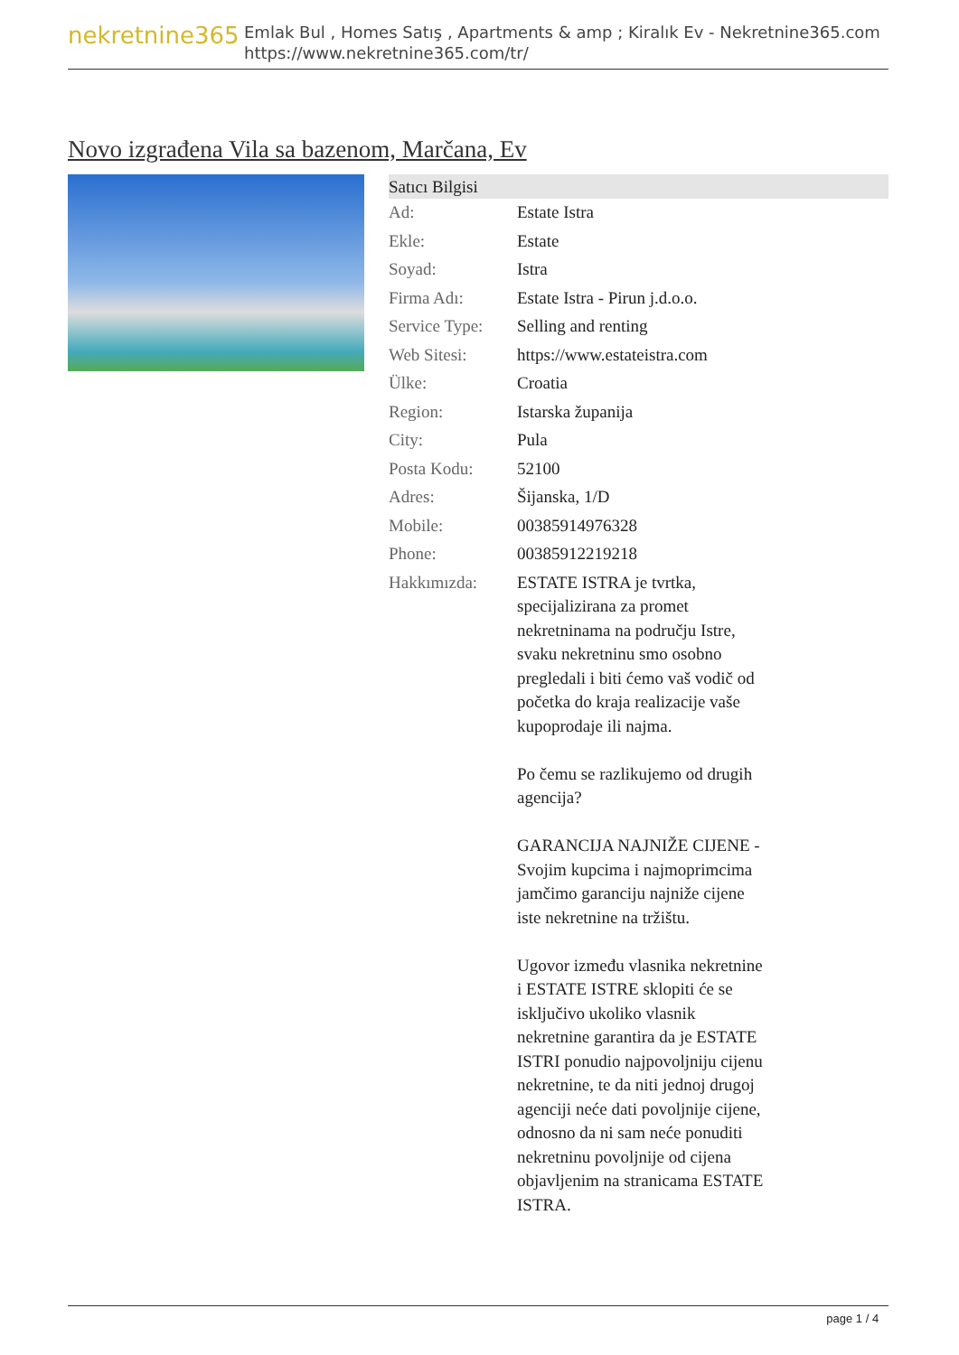nekretnine365
Emlak Bul , Homes Satış , Apartments & amp ; Kiralık Ev - Nekretnine365.com
https://www.nekretnine365.com/tr/
Novo izgrađena Vila sa bazenom, Marčana, Ev
| Satıcı Bilgisi | |
| --- | --- |
| Ad: | Estate Istra |
| Ekle: | Estate |
| Soyad: | Istra |
| Firma Adı: | Estate Istra - Pirun j.d.o.o. |
| Service Type: | Selling and renting |
| Web Sitesi: | https://www.estateistra.com |
| Ülke: | Croatia |
| Region: | Istarska županija |
| City: | Pula |
| Posta Kodu: | 52100 |
| Adres: | Šijanska, 1/D |
| Mobile: | 00385914976328 |
| Phone: | 00385912219218 |
| Hakkımızda: | ESTATE ISTRA je tvrtka, specijalizirana za promet nekretninama na području Istre, svaku nekretninu smo osobno pregledali i biti ćemo vaš vodič od početka do kraja realizacije vaše kupoprodaje ili najma. Po čemu se razlikujemo od drugih agencija? GARANCIJA NAJNIŽE CIJENE - Svojim kupcima i najmoprimcima jamčimo garanciju najniže cijene iste nekretnine na tržištu. Ugovor između vlasnika nekretnine i ESTATE ISTRE sklopiti će se isključivo ukoliko vlasnik nekretnine garantira da je ESTATE ISTRI ponudio najpovoljniju cijenu nekretnine, te da niti jednoj drugoj agenciji neće dati povoljnije cijene, odnosno da ni sam neće ponuditi nekretninu povoljnije od cijena objavljenim na stranicama ESTATE ISTRA. |
page 1 / 4